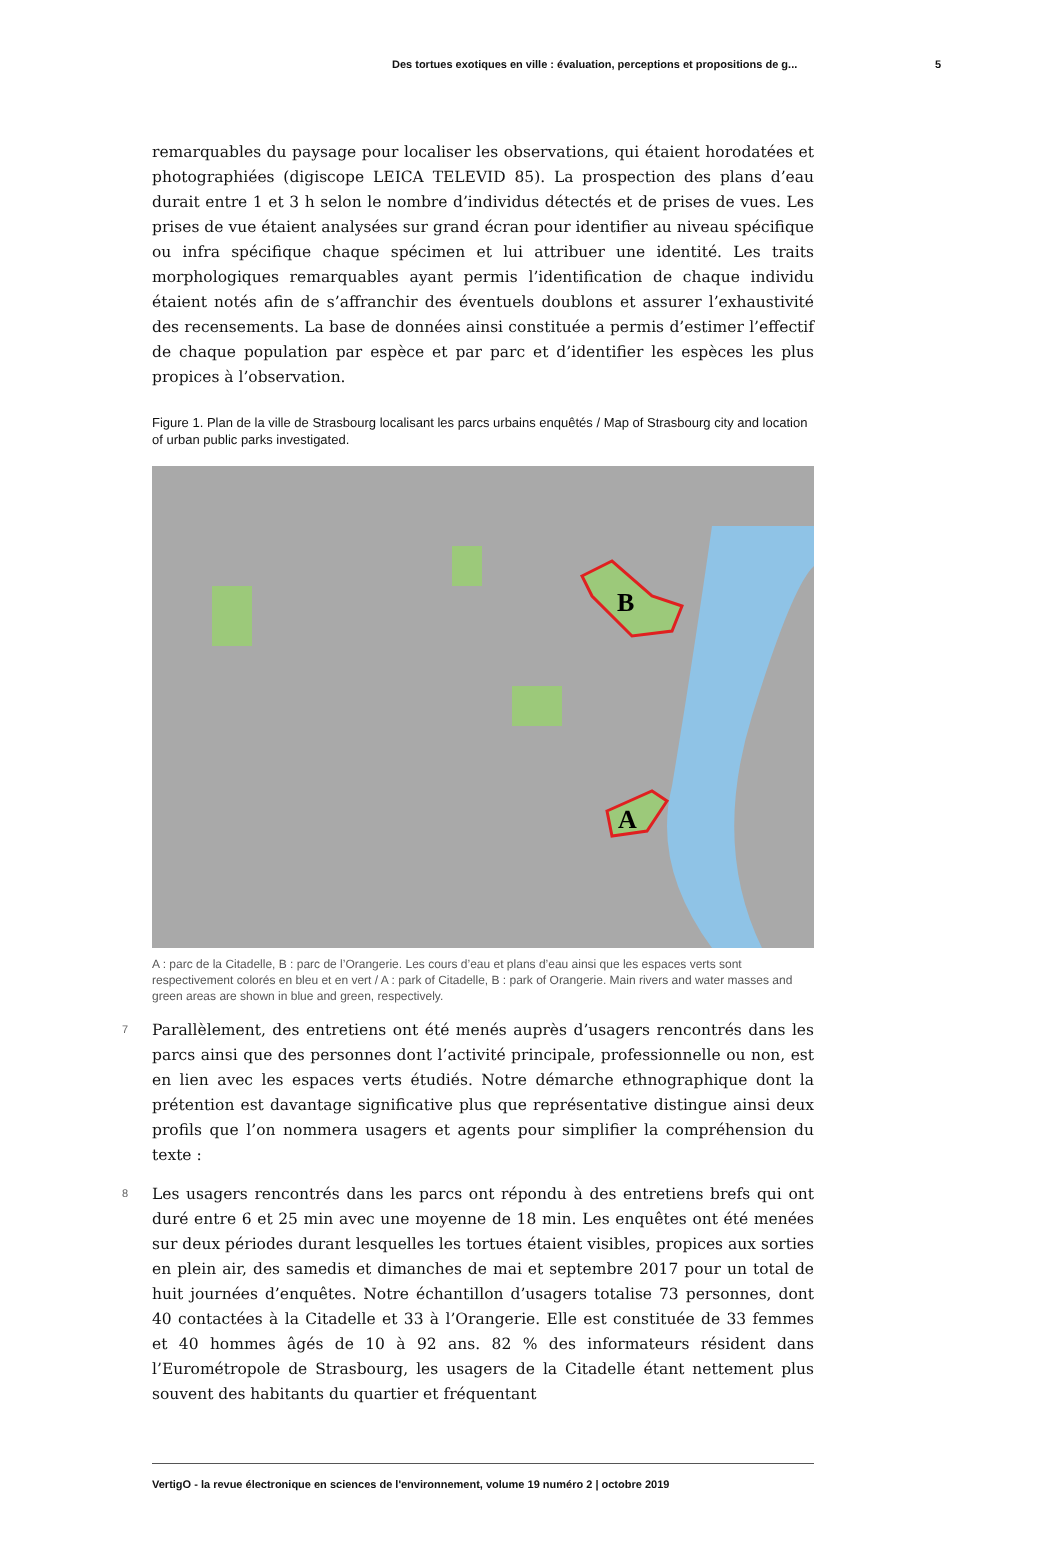Des tortues exotiques en ville : évaluation, perceptions et propositions de g... 5
remarquables du paysage pour localiser les observations, qui étaient horodatées et photographiées (digiscope LEICA TELEVID 85). La prospection des plans d’eau durait entre 1 et 3 h selon le nombre d’individus détectés et de prises de vues. Les prises de vue étaient analysées sur grand écran pour identifier au niveau spécifique ou infra spécifique chaque spécimen et lui attribuer une identité. Les traits morphologiques remarquables ayant permis l’identification de chaque individu étaient notés afin de s’affranchir des éventuels doublons et assurer l’exhaustivité des recensements. La base de données ainsi constituée a permis d’estimer l’effectif de chaque population par espèce et par parc et d’identifier les espèces les plus propices à l’observation.
Figure 1. Plan de la ville de Strasbourg localisant les parcs urbains enquêtés / Map of Strasbourg city and location of urban public parks investigated.
B
A
A : parc de la Citadelle, B : parc de l’Orangerie. Les cours d’eau et plans d’eau ainsi que les espaces verts sont respectivement colorés en bleu et en vert / A : park of Citadelle, B : park of Orangerie. Main rivers and water masses and green areas are shown in blue and green, respectively.
7
Parallèlement, des entretiens ont été menés auprès d’usagers rencontrés dans les parcs ainsi que des personnes dont l’activité principale, professionnelle ou non, est en lien avec les espaces verts étudiés. Notre démarche ethnographique dont la prétention est davantage significative plus que représentative distingue ainsi deux profils que l’on nommera usagers et agents pour simplifier la compréhension du texte :
8
Les usagers rencontrés dans les parcs ont répondu à des entretiens brefs qui ont duré entre 6 et 25 min avec une moyenne de 18 min. Les enquêtes ont été menées sur deux périodes durant lesquelles les tortues étaient visibles, propices aux sorties en plein air, des samedis et dimanches de mai et septembre 2017 pour un total de huit journées d’enquêtes. Notre échantillon d’usagers totalise 73 personnes, dont 40 contactées à la Citadelle et 33 à l’Orangerie. Elle est constituée de 33 femmes et 40 hommes âgés de 10 à 92 ans. 82 % des informateurs résident dans l’Eurométropole de Strasbourg, les usagers de la Citadelle étant nettement plus souvent des habitants du quartier et fréquentant
VertigO - la revue électronique en sciences de l'environnement, volume 19 numéro 2 | octobre 2019